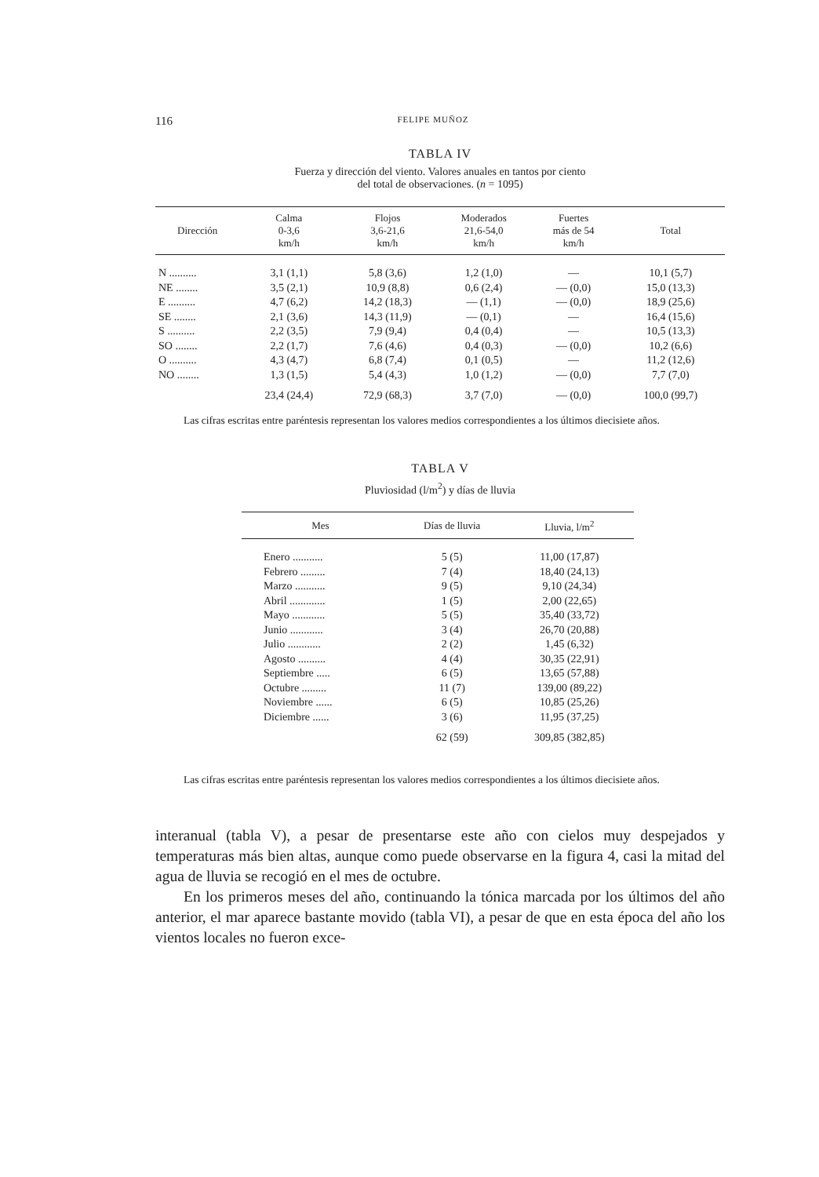116 FELIPE MUÑOZ
TABLA IV
Fuerza y dirección del viento. Valores anuales en tantos por ciento
del total de observaciones. (n = 1095)
| Dirección | Calma 0-3,6 km/h | Flojos 3,6-21,6 km/h | Moderados 21,6-54,0 km/h | Fuertes más de 54 km/h | Total |
| --- | --- | --- | --- | --- | --- |
| N .......... | 3,1 (1,1) | 5,8 (3,6) | 1,2 (1,0) | — | 10,1 (5,7) |
| NE ........ | 3,5 (2,1) | 10,9 (8,8) | 0,6 (2,4) | — (0,0) | 15,0 (13,3) |
| E .......... | 4,7 (6,2) | 14,2 (18,3) | — (1,1) | — (0,0) | 18,9 (25,6) |
| SE ........ | 2,1 (3,6) | 14,3 (11,9) | — (0,1) | — | 16,4 (15,6) |
| S .......... | 2,2 (3,5) | 7,9 (9,4) | 0,4 (0,4) | — | 10,5 (13,3) |
| SO ........ | 2,2 (1,7) | 7,6 (4,6) | 0,4 (0,3) | — (0,0) | 10,2 (6,6) |
| O .......... | 4,3 (4,7) | 6,8 (7,4) | 0,1 (0,5) | — | 11,2 (12,6) |
| NO ........ | 1,3 (1,5) | 5,4 (4,3) | 1,0 (1,2) | — (0,0) | 7,7 (7,0) |
| | 23,4 (24,4) | 72,9 (68,3) | 3,7 (7,0) | — (0,0) | 100,0 (99,7) |
Las cifras escritas entre paréntesis representan los valores medios correspondientes a los últimos diecisiete años.
TABLA V
Pluviosidad (l/m<sup>2</sup>) y días de lluvia
| Mes | Días de lluvia | Lluvia, l/m<sup>2</sup> |
| --- | --- | --- |
| Enero ........... | 5 (5) | 11,00 (17,87) |
| Febrero ......... | 7 (4) | 18,40 (24,13) |
| Marzo ........... | 9 (5) | 9,10 (24,34) |
| Abril ............. | 1 (5) | 2,00 (22,65) |
| Mayo ............ | 5 (5) | 35,40 (33,72) |
| Junio ............ | 3 (4) | 26,70 (20,88) |
| Julio ............ | 2 (2) | 1,45 (6,32) |
| Agosto .......... | 4 (4) | 30,35 (22,91) |
| Septiembre ..... | 6 (5) | 13,65 (57,88) |
| Octubre ......... | 11 (7) | 139,00 (89,22) |
| Noviembre ...... | 6 (5) | 10,85 (25,26) |
| Diciembre ...... | 3 (6) | 11,95 (37,25) |
| | 62 (59) | 309,85 (382,85) |
Las cifras escritas entre paréntesis representan los valores medios correspondientes a los últimos diecisiete años.
interanual (tabla V), a pesar de presentarse este año con cielos muy despejados y temperaturas más bien altas, aunque como puede observarse en la figura 4, casi la mitad del agua de lluvia se recogió en el mes de octubre.
En los primeros meses del año, continuando la tónica marcada por los últimos del año anterior, el mar aparece bastante movido (tabla VI), a pesar de que en esta época del año los vientos locales no fueron exce-